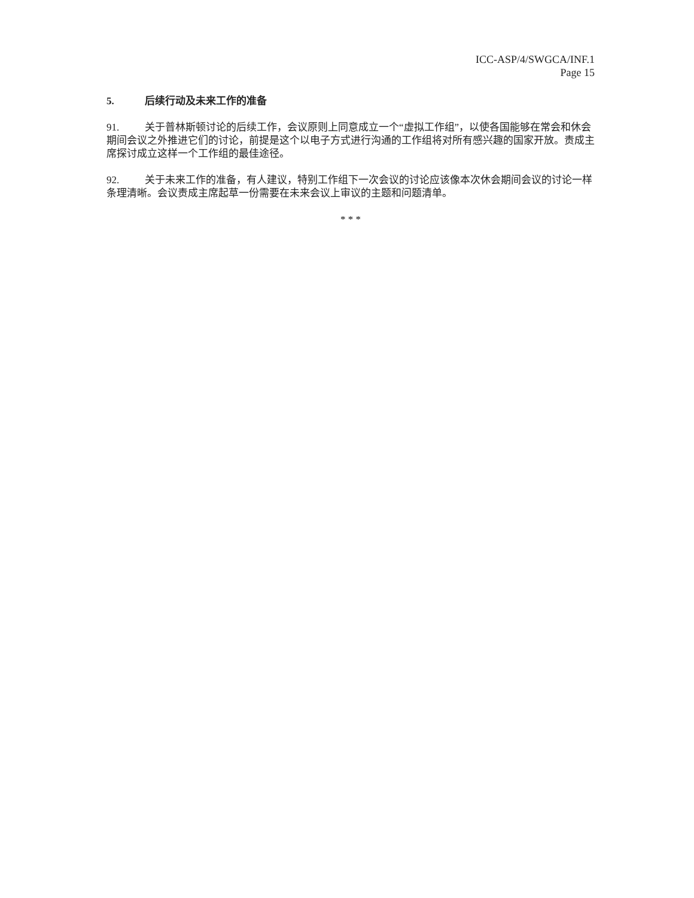ICC-ASP/4/SWGCA/INF.1
Page 15
5. 后续行动及未来工作的准备
91. 关于普林斯顿讨论的后续工作，会议原则上同意成立一个“虚拟工作组”，以使各国能够在常会和休会期间会议之外推进它们的讨论，前提是这个以电子方式进行沟通的工作组将对所有感兴趣的国家开放。责成主席探讨成立这样一个工作组的最佳途径。
92. 关于未来工作的准备，有人建议，特别工作组下一次会议的讨论应该像本次休会期间会议的讨论一样条理清晰。会议责成主席起草一份需要在未来会议上审议的主题和问题清单。
* * *